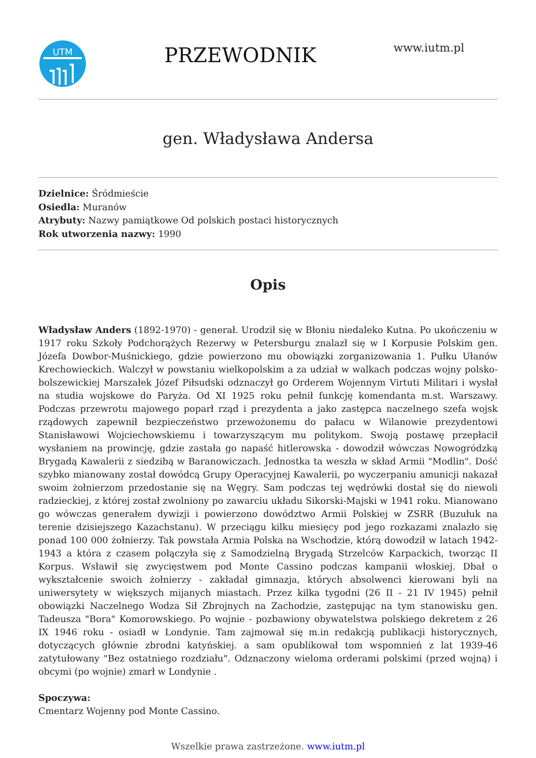UTM
PRZEWODNIK
www.iutm.pl
gen. Władysława Andersa
Dzielnice: Śródmieście
Osiedla: Muranów
Atrybuty: Nazwy pamiątkowe Od polskich postaci historycznych
Rok utworzenia nazwy: 1990
Opis
Władysław Anders (1892-1970) - generał. Urodził się w Błoniu niedaleko Kutna. Po ukończeniu w 1917 roku Szkoły Podchorążych Rezerwy w Petersburgu znalazł się w I Korpusie Polskim gen. Józefa Dowbor-Muśnickiego, gdzie powierzono mu obowiązki zorganizowania 1. Pułku Ułanów Krechowieckich. Walczył w powstaniu wielkopolskim a za udział w walkach podczas wojny polsko-bolszewickiej Marszałek Józef Piłsudski odznaczył go Orderem Wojennym Virtuti Militari i wysłał na studia wojskowe do Paryża. Od XI 1925 roku pełnił funkcję komendanta m.st. Warszawy. Podczas przewrotu majowego poparł rząd i prezydenta a jako zastępca naczelnego szefa wojsk rządowych zapewnił bezpieczeństwo przewożonemu do pałacu w Wilanowie prezydentowi Stanisławowi Wojciechowskiemu i towarzyszącym mu politykom. Swoją postawę przepłacił wysłaniem na prowincję, gdzie zastała go napaść hitlerowska - dowodził wówczas Nowogródzką Brygadą Kawalerii z siedzibą w Baranowiczach. Jednostka ta weszła w skład Armii "Modlin". Dość szybko mianowany został dowódcą Grupy Operacyjnej Kawalerii, po wyczerpaniu amunicji nakazał swoim żołnierzom przedostanie się na Węgry. Sam podczas tej wędrówki dostał się do niewoli radzieckiej, z której został zwolniony po zawarciu układu Sikorski-Majski w 1941 roku. Mianowano go wówczas generałem dywizji i powierzono dowództwo Armii Polskiej w ZSRR (Buzułuk na terenie dzisiejszego Kazachstanu). W przeciągu kilku miesięcy pod jego rozkazami znalazło się ponad 100 000 żołnierzy. Tak powstała Armia Polska na Wschodzie, którą dowodził w latach 1942-1943 a która z czasem połączyła się z Samodzielną Brygadą Strzelców Karpackich, tworząc II Korpus. Wsławił się zwycięstwem pod Monte Cassino podczas kampanii włoskiej. Dbał o wykształcenie swoich żołnierzy - zakładał gimnazja, których absolwenci kierowani byli na uniwersytety w większych mijanych miastach. Przez kilka tygodni (26 II - 21 IV 1945) pełnił obowiązki Naczelnego Wodza Sił Zbrojnych na Zachodzie, zastępując na tym stanowisku gen. Tadeusza "Bora" Komorowskiego. Po wojnie - pozbawiony obywatelstwa polskiego dekretem z 26 IX 1946 roku - osiadł w Londynie. Tam zajmował się m.in redakcją publikacji historycznych, dotyczących głównie zbrodni katyńskiej. a sam opublikował tom wspomnień z lat 1939-46 zatytułowany "Bez ostatniego rozdziału". Odznaczony wieloma orderami polskimi (przed wojną) i obcymi (po wojnie) zmarł w Londynie .
Spoczywa:
Cmentarz Wojenny pod Monte Cassino.
Wszelkie prawa zastrzeżone. www.iutm.pl